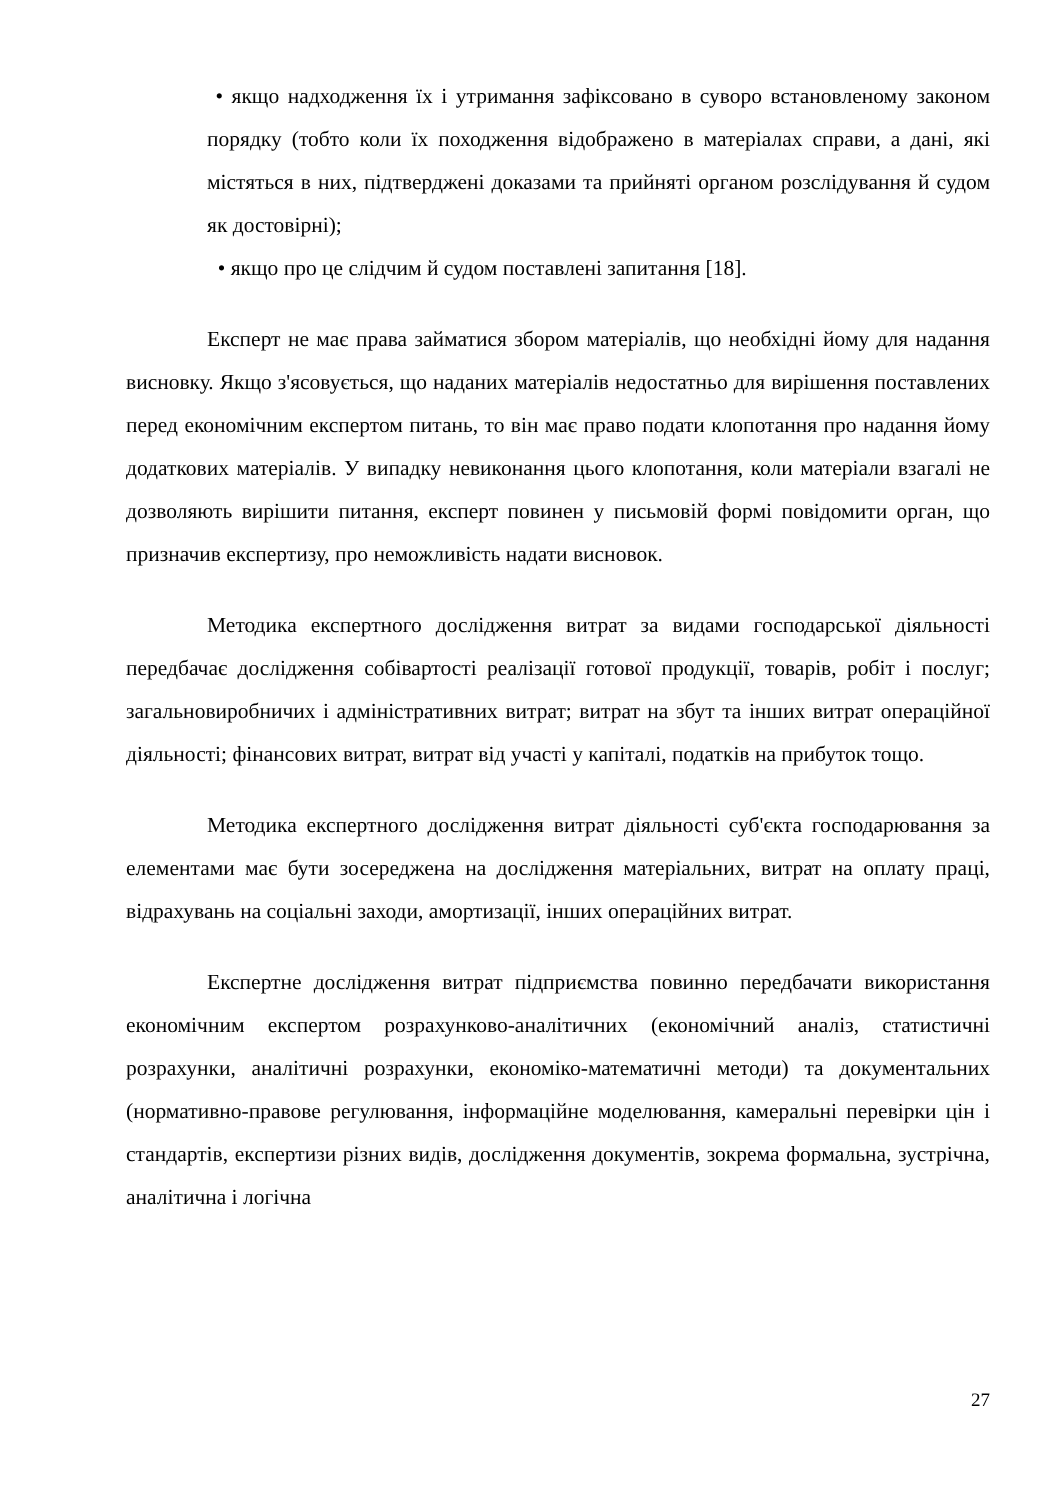• якщо надходження їх і утримання зафіксовано в суворо встановленому законом порядку (тобто коли їх походження відображено в матеріалах справи, а дані, які містяться в них, підтверджені доказами та прийняті органом розслідування й судом як достовірні);
• якщо про це слідчим й судом поставлені запитання [18].
Експерт не має права займатися збором матеріалів, що необхідні йому для надання висновку. Якщо з'ясовується, що наданих матеріалів недостатньо для вирішення поставлених перед економічним експертом питань, то він має право подати клопотання про надання йому додаткових матеріалів. У випадку невиконання цього клопотання, коли матеріали взагалі не дозволяють вирішити питання, експерт повинен у письмовій формі повідомити орган, що призначив експертизу, про неможливість надати висновок.
Методика експертного дослідження витрат за видами господарської діяльності передбачає дослідження собівартості реалізації готової продукції, товарів, робіт і послуг; загальновиробничих і адміністративних витрат; витрат на збут та інших витрат операційної діяльності; фінансових витрат, витрат від участі у капіталі, податків на прибуток тощо.
Методика експертного дослідження витрат діяльності суб'єкта господарювання за елементами має бути зосереджена на дослідження матеріальних, витрат на оплату праці, відрахувань на соціальні заходи, амортизації, інших операційних витрат.
Експертне дослідження витрат підприємства повинно передбачати використання економічним експертом розрахунково-аналітичних (економічний аналіз, статистичні розрахунки, аналітичні розрахунки, економіко-математичні методи) та документальних (нормативно-правове регулювання, інформаційне моделювання, камеральні перевірки цін і стандартів, експертизи різних видів, дослідження документів, зокрема формальна, зустрічна, аналітична і логічна
27